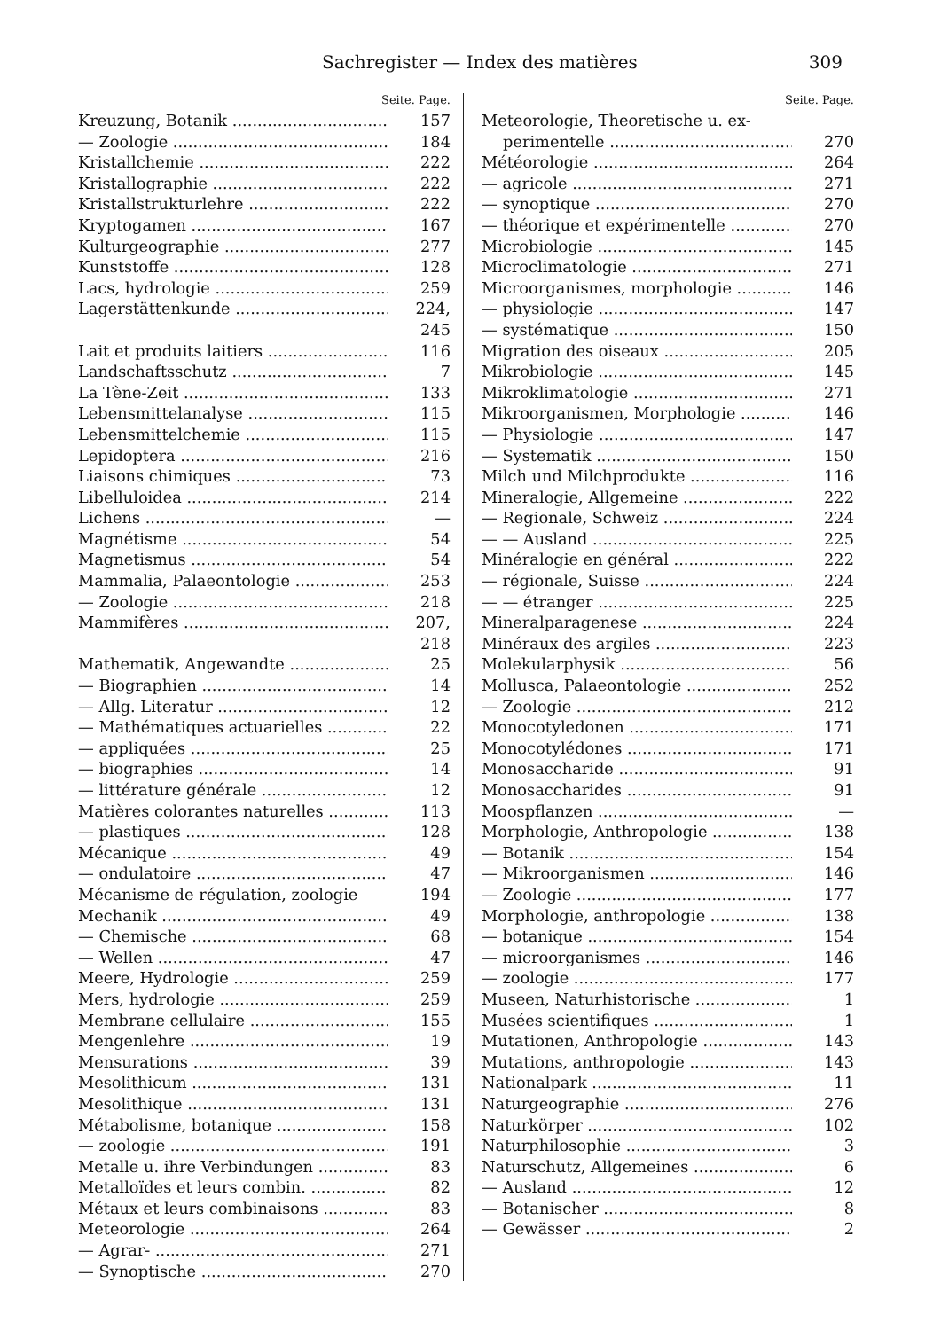Sachregister — Index des matières 309
Seite. Page.
Kreuzung, Botanik 157
— Zoologie 184
Kristallchemie 222
Kristallographie 222
Kristallstrukturlehre 222
Kryptogamen 167
Kulturgeographie 277
Kunststoffe 128
Lacs, hydrologie 259
Lagerstättenkunde 224, 245
Lait et produits laitiers 116
Landschaftsschutz 7
La Tène-Zeit 133
Lebensmittelanalyse 115
Lebensmittelchemie 115
Lepidoptera 216
Liaisons chimiques 73
Libelluloidea 214
Lichens —
Magnétisme 54
Magnetismus 54
Mammalia, Palaeontologie 253
— Zoologie 218
Mammifères 207, 218
Mathematik, Angewandte 25
— Biographien 14
— Allg. Literatur 12
— Mathématiques actuarielles 22
— appliquées 25
— biographies 14
— littérature générale 12
Matières colorantes naturelles 113
— plastiques 128
Mécanique 49
— ondulatoire 47
Mécanisme de régulation, zoologie 194
Mechanik 49
— Chemische 68
— Wellen 47
Meere, Hydrologie 259
Mers, hydrologie 259
Membrane cellulaire 155
Mengenlehre 19
Mensurations 39
Mesolithicum 131
Mesolithique 131
Métabolisme, botanique 158
— zoologie 191
Metalle u. ihre Verbindungen 83
Metalloïdes et leurs combin. 82
Métaux et leurs combinaisons 83
Meteorologie 264
— Agrar- 271
— Synoptische 270
Seite. Page.
Meteorologie, Theoretische u. ex-
perimentelle 270
Météorologie 264
— agricole 271
— synoptique 270
— théorique et expérimentelle 270
Microbiologie 145
Microclimatologie 271
Microorganismes, morphologie 146
— physiologie 147
— systématique 150
Migration des oiseaux 205
Mikrobiologie 145
Mikroklimatologie 271
Mikroorganismen, Morphologie 146
— Physiologie 147
— Systematik 150
Milch und Milchprodukte 116
Mineralogie, Allgemeine 222
— Regionale, Schweiz 224
— — Ausland 225
Minéralogie en général 222
— régionale, Suisse 224
— — étranger 225
Mineralparagenese 224
Minéraux des argiles 223
Molekularphysik 56
Mollusca, Palaeontologie 252
— Zoologie 212
Monocotyledonen 171
Monocotylédones 171
Monosaccharide 91
Monosaccharides 91
Moospflanzen —
Morphologie, Anthropologie 138
— Botanik 154
— Mikroorganismen 146
— Zoologie 177
Morphologie, anthropologie 138
— botanique 154
— microorganismes 146
— zoologie 177
Museen, Naturhistorische 1
Musées scientifiques 1
Mutationen, Anthropologie 143
Mutations, anthropologie 143
Nationalpark 11
Naturgeographie 276
Naturkörper 102
Naturphilosophie 3
Naturschutz, Allgemeines 6
— Ausland 12
— Botanischer 8
— Gewässer 2